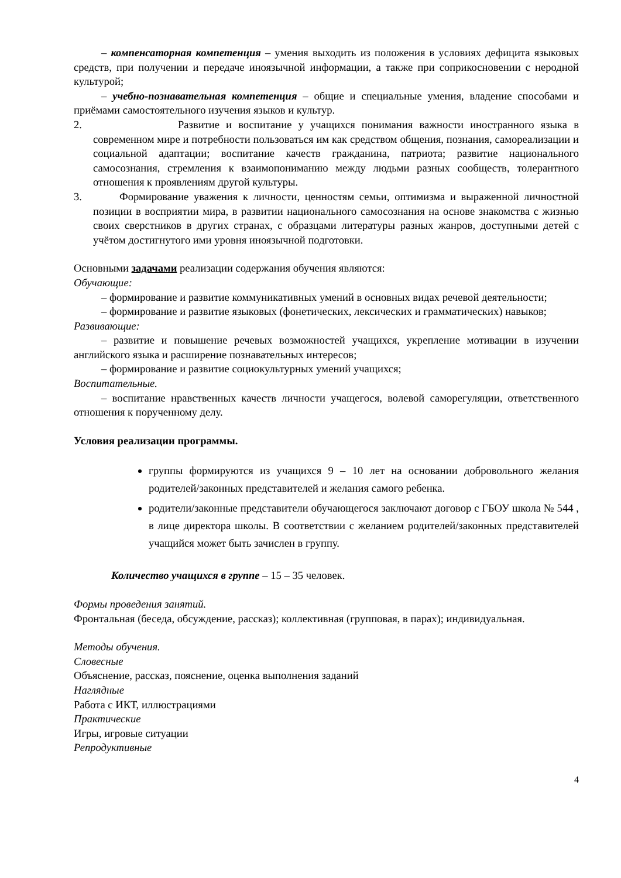– компенсаторная компетенция – умения выходить из положения в условиях дефицита языковых средств, при получении и передаче иноязычной информации, а также при соприкосновении с неродной культурой;
– учебно-познавательная компетенция – общие и специальные умения, владение способами и приёмами самостоятельного изучения языков и культур.
2. Развитие и воспитание у учащихся понимания важности иностранного языка в современном мире и потребности пользоваться им как средством общения, познания, самореализации и социальной адаптации; воспитание качеств гражданина, патриота; развитие национального самосознания, стремления к взаимопониманию между людьми разных сообществ, толерантного отношения к проявлениям другой культуры.
3. Формирование уважения к личности, ценностям семьи, оптимизма и выраженной личностной позиции в восприятии мира, в развитии национального самосознания на основе знакомства с жизнью своих сверстников в других странах, с образцами литературы разных жанров, доступными детей с учётом достигнутого ими уровня иноязычной подготовки.
Основными задачами реализации содержания обучения являются:
Обучающие:
– формирование и развитие коммуникативных умений в основных видах речевой деятельности;
– формирование и развитие языковых (фонетических, лексических и грамматических) навыков;
Развивающие:
– развитие и повышение речевых возможностей учащихся, укрепление мотивации в изучении английского языка и расширение познавательных интересов;
– формирование и развитие социокультурных умений учащихся;
Воспитательные.
– воспитание нравственных качеств личности учащегося, волевой саморегуляции, ответственного отношения к порученному делу.
Условия реализации программы.
группы формируются из учащихся 9 – 10 лет на основании добровольного желания родителей/законных представителей и желания самого ребенка.
родители/законные представители обучающегося заключают договор с ГБОУ школа № 544 , в лице директора школы. В соответствии с желанием родителей/законных представителей учащийся может быть зачислен в группу.
Количество учащихся в группе – 15 – 35 человек.
Формы проведения занятий.
Фронтальная (беседа, обсуждение, рассказ); коллективная (групповая, в парах); индивидуальная.
Методы обучения.
Словесные
Объяснение, рассказ, пояснение, оценка выполнения заданий
Наглядные
Работа с ИКТ, иллюстрациями
Практические
Игры, игровые ситуации
Репродуктивные
4